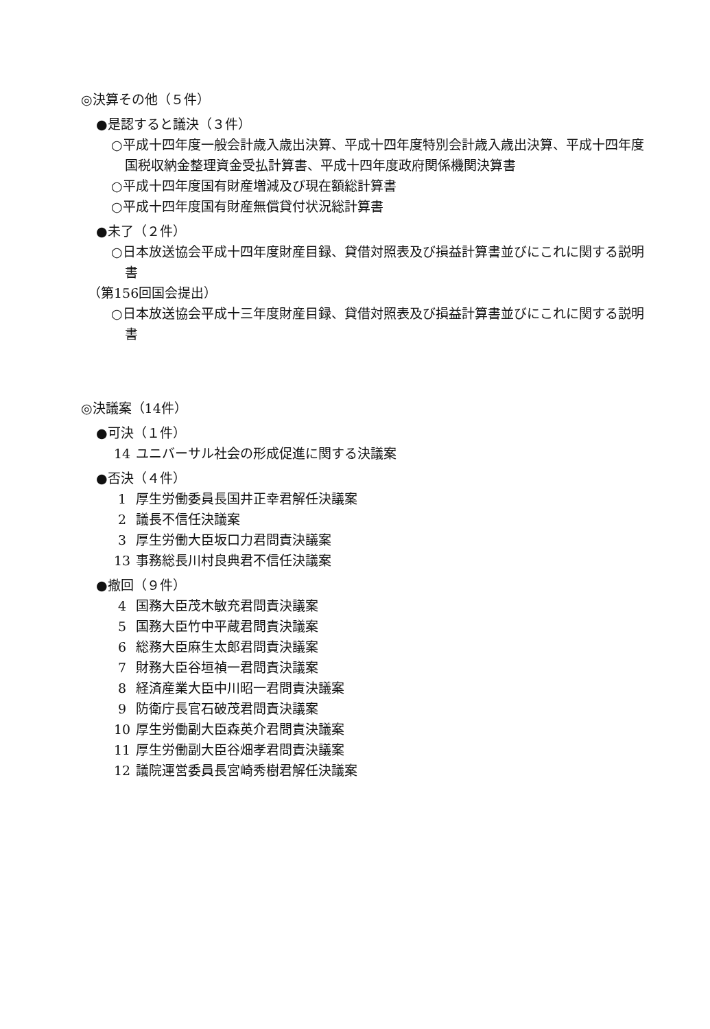◎決算その他（５件）
●是認すると議決（３件）
○平成十四年度一般会計歳入歳出決算、平成十四年度特別会計歳入歳出決算、平成十四年度国税収納金整理資金受払計算書、平成十四年度政府関係機関決算書
○平成十四年度国有財産増減及び現在額総計算書
○平成十四年度国有財産無償貸付状況総計算書
●未了（２件）
○日本放送協会平成十四年度財産目録、貸借対照表及び損益計算書並びにこれに関する説明書
（第156回国会提出）
○日本放送協会平成十三年度財産目録、貸借対照表及び損益計算書並びにこれに関する説明書
◎決議案（14件）
●可決（１件）
14 ユニバーサル社会の形成促進に関する決議案
●否決（４件）
1 厚生労働委員長国井正幸君解任決議案
2 議長不信任決議案
3 厚生労働大臣坂口力君問責決議案
13 事務総長川村良典君不信任決議案
●撤回（９件）
4 国務大臣茂木敏充君問責決議案
5 国務大臣竹中平蔵君問責決議案
6 総務大臣麻生太郎君問責決議案
7 財務大臣谷垣禎一君問責決議案
8 経済産業大臣中川昭一君問責決議案
9 防衛庁長官石破茂君問責決議案
10 厚生労働副大臣森英介君問責決議案
11 厚生労働副大臣谷畑孝君問責決議案
12 議院運営委員長宮崎秀樹君解任決議案